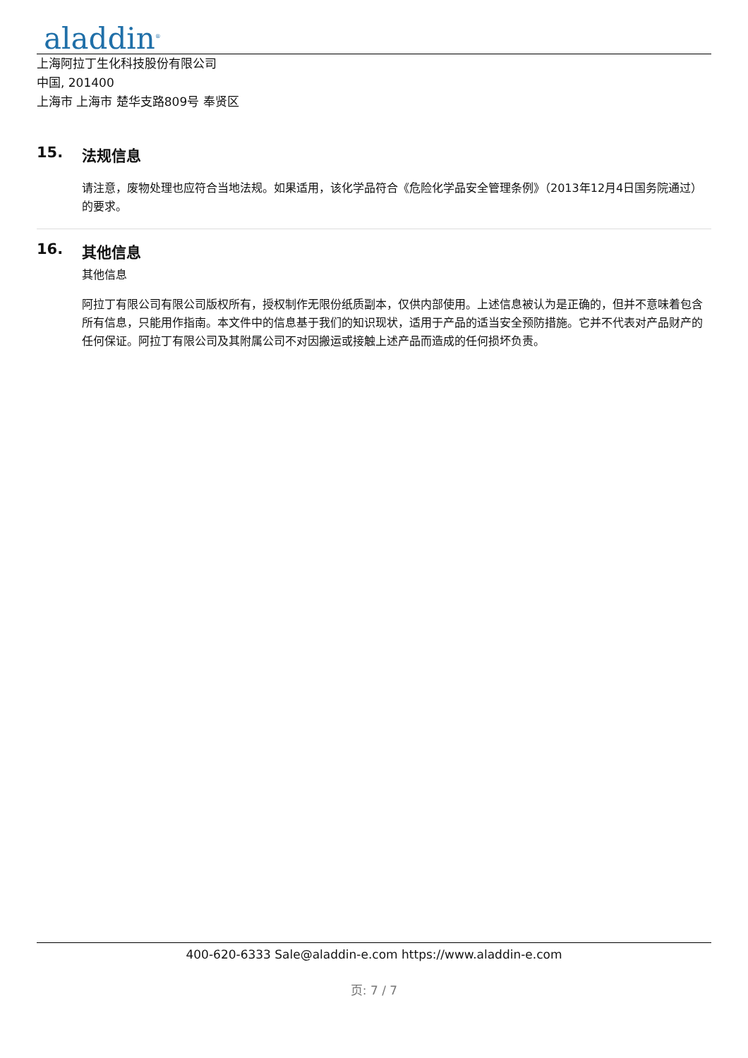aladdin<sup>®</sup>
上海阿拉丁生化科技股份有限公司
中国, 201400
上海市 上海市 楚华支路809号 奉贤区
15. 法规信息
请注意，废物处理也应符合当地法规。如果适用，该化学品符合《危险化学品安全管理条例》（2013年12月4日国务院通过）的要求。
16. 其他信息
其他信息
阿拉丁有限公司有限公司版权所有，授权制作无限份纸质副本，仅供内部使用。上述信息被认为是正确的，但并不意味着包含所有信息，只能用作指南。本文件中的信息基于我们的知识现状，适用于产品的适当安全预防措施。它并不代表对产品财产的任何保证。阿拉丁有限公司及其附属公司不对因搬运或接触上述产品而造成的任何损坏负责。
400-620-6333 Sale@aladdin-e.com https://www.aladdin-e.com
页: 7 / 7